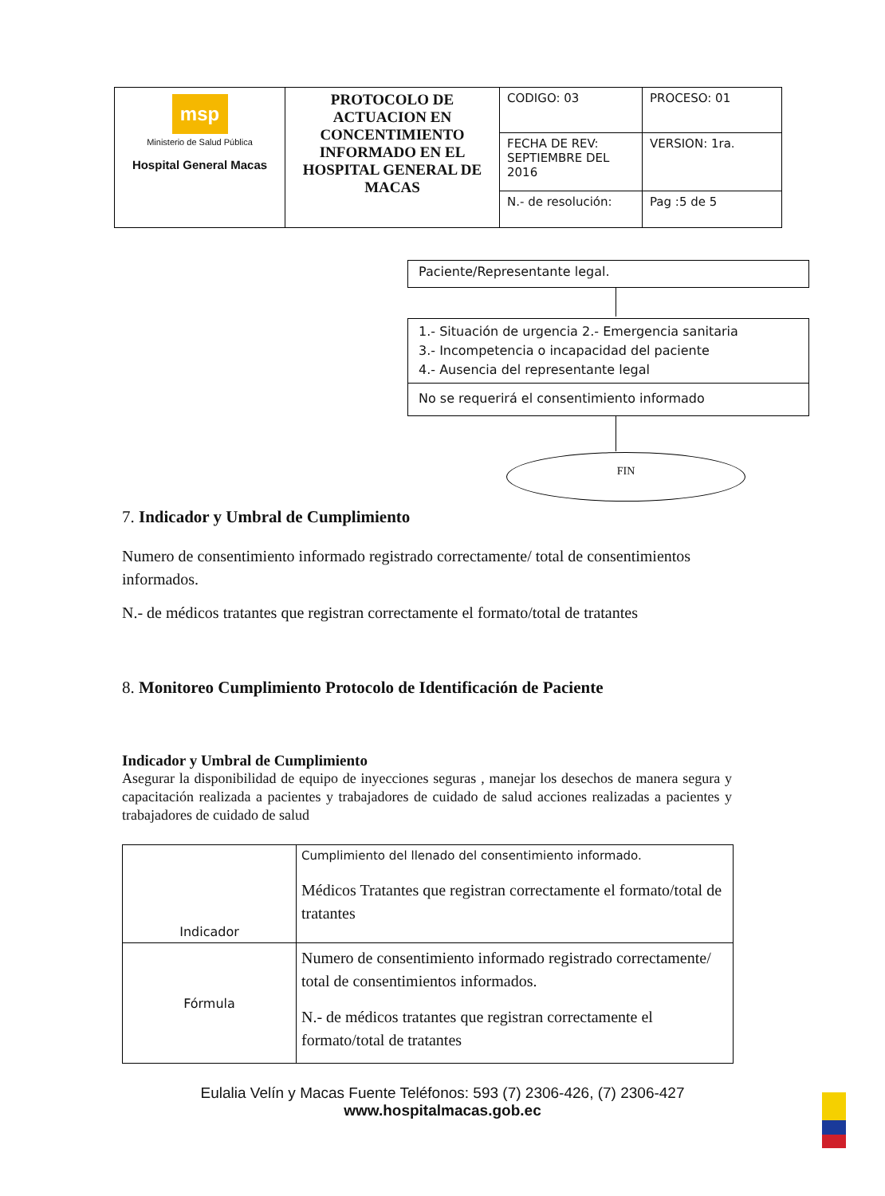| msp Ministerio de Salud Pública Hospital General Macas | PROTOCOLO DE ACTUACION EN CONCENTIMIENTO INFORMADO EN EL HOSPITAL GENERAL DE MACAS | CODIGO: 03 | PROCESO: 01 |
| | | FECHA DE REV: SEPTIEMBRE DEL 2016 | VERSION: 1ra. |
| | | N.- de resolución: | Pag :5 de 5 |
Paciente/Representante legal.
1.- Situación de urgencia 2.- Emergencia sanitaria
3.- Incompetencia o incapacidad del paciente
4.- Ausencia del representante legal
No se requerirá el consentimiento informado
FIN
7. Indicador y Umbral de Cumplimiento
Numero de consentimiento informado registrado correctamente/ total de consentimientos informados.
N.- de médicos tratantes que registran correctamente el formato/total de tratantes
8. Monitoreo Cumplimiento Protocolo de Identificación de Paciente
Indicador y Umbral de Cumplimiento
Asegurar la disponibilidad de equipo de inyecciones seguras , manejar los desechos de manera segura y capacitación realizada a pacientes y trabajadores de cuidado de salud acciones realizadas a pacientes y trabajadores de cuidado de salud
| Indicador | Cumplimiento del llenado del consentimiento informado. Médicos Tratantes que registran correctamente el formato/total de tratantes |
| Fórmula | Numero de consentimiento informado registrado correctamente/ total de consentimientos informados. N.- de médicos tratantes que registran correctamente el formato/total de tratantes |
Eulalia Velín y Macas Fuente Teléfonos: 593 (7) 2306-426, (7) 2306-427
www.hospitalmacas.gob.ec